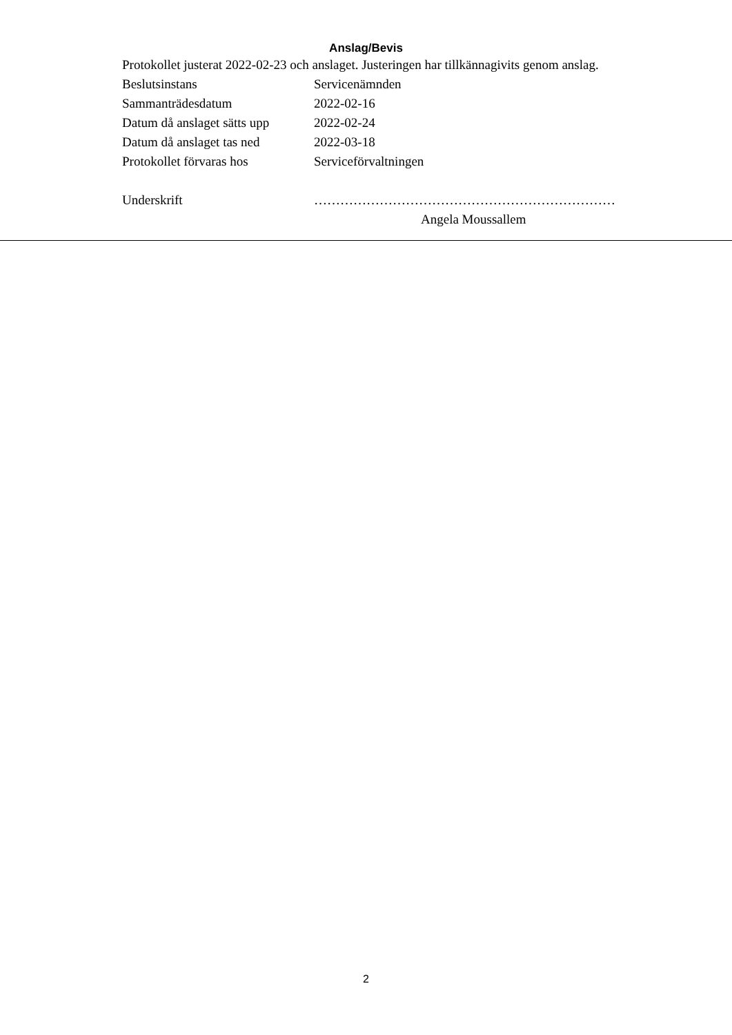Anslag/Bevis
Protokollet justerat 2022-02-23 och anslaget. Justeringen har tillkännagivits genom anslag.
| Beslutsinstans | Servicenämnden |
| Sammanträdesdatum | 2022-02-16 |
| Datum då anslaget sätts upp | 2022-02-24 |
| Datum då anslaget tas ned | 2022-03-18 |
| Protokollet förvaras hos | Serviceförvaltningen |
| Underskrift | …………………………………………………………… |
| | Angela Moussallem |
2